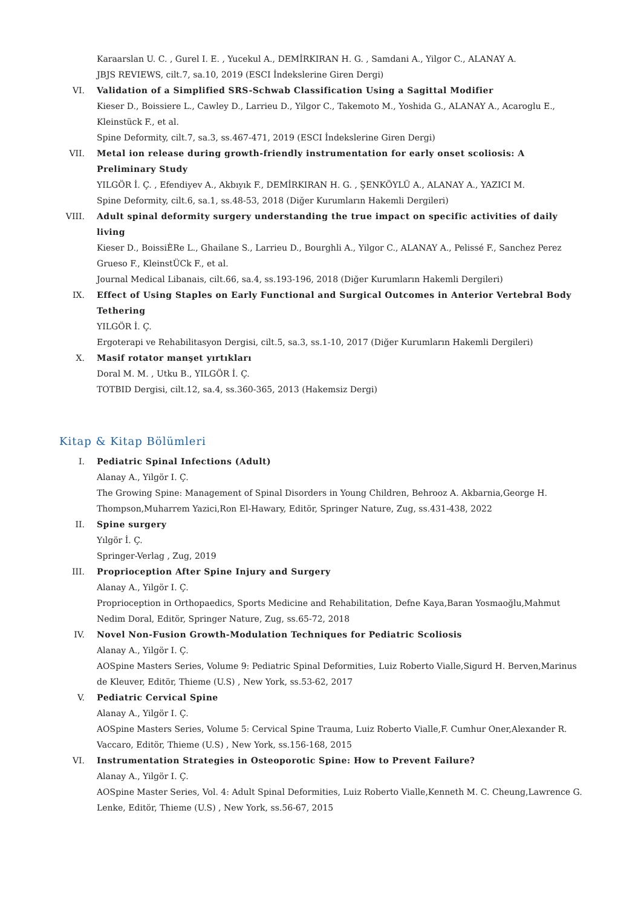Karaarslan U. C. , Gurel I. E. , Yucekul A., DEMİRKIRAN H. G. , Samdani A., Yilgor C., ALANAY A.
JBJS REVIEWS, cilt.7, sa.10, 2019 (ESCI İndekslerine Giren Dergi)
VI. Validation of a Simplified SRS-Schwab Classification Using a Sagittal Modifier
Kieser D., Boissiere L., Cawley D., Larrieu D., Yilgor C., Takemoto M., Yoshida G., ALANAY A., Acaroglu E., Kleinstück F., et al.
Spine Deformity, cilt.7, sa.3, ss.467-471, 2019 (ESCI İndekslerine Giren Dergi)
VII. Metal ion release during growth-friendly instrumentation for early onset scoliosis: A Preliminary Study
YILGÖR İ. Ç. , Efendiyev A., Akbıyık F., DEMİRKIRAN H. G. , ŞENKÖYLÜ A., ALANAY A., YAZICI M.
Spine Deformity, cilt.6, sa.1, ss.48-53, 2018 (Diğer Kurumların Hakemli Dergileri)
VIII.
Adult spinal deformity surgery understanding the true impact on specific activities of daily living
Kieser D., BoissiÈRe L., Ghailane S., Larrieu D., Bourghli A., Yilgor C., ALANAY A., Pelissé F., Sanchez Perez Grueso F., KleinstÜCk F., et al.
Journal Medical Libanais, cilt.66, sa.4, ss.193-196, 2018 (Diğer Kurumların Hakemli Dergileri)
IX. Effect of Using Staples on Early Functional and Surgical Outcomes in Anterior Vertebral Body Tethering
YILGÖR İ. Ç.
Ergoterapi ve Rehabilitasyon Dergisi, cilt.5, sa.3, ss.1-10, 2017 (Diğer Kurumların Hakemli Dergileri)
X. Masif rotator manşet yırtıkları
Doral M. M. , Utku B., YILGÖR İ. Ç.
TOTBID Dergisi, cilt.12, sa.4, ss.360-365, 2013 (Hakemsiz Dergi)
Kitap & Kitap Bölümleri
I. Pediatric Spinal Infections (Adult)
Alanay A., Yilgör I. Ç.
The Growing Spine: Management of Spinal Disorders in Young Children, Behrooz A. Akbarnia,George H. Thompson,Muharrem Yazici,Ron El-Hawary, Editör, Springer Nature, Zug, ss.431-438, 2022
II. Spine surgery
Yılgör İ. Ç.
Springer-Verlag , Zug, 2019
III. Proprioception After Spine Injury and Surgery
Alanay A., Yilgör I. Ç.
Proprioception in Orthopaedics, Sports Medicine and Rehabilitation, Defne Kaya,Baran Yosmaoğlu,Mahmut Nedim Doral, Editör, Springer Nature, Zug, ss.65-72, 2018
IV. Novel Non-Fusion Growth-Modulation Techniques for Pediatric Scoliosis
Alanay A., Yilgör I. Ç.
AOSpine Masters Series, Volume 9: Pediatric Spinal Deformities, Luiz Roberto Vialle,Sigurd H. Berven,Marinus de Kleuver, Editör, Thieme (U.S) , New York, ss.53-62, 2017
V. Pediatric Cervical Spine
Alanay A., Yilgör I. Ç.
AOSpine Masters Series, Volume 5: Cervical Spine Trauma, Luiz Roberto Vialle,F. Cumhur Oner,Alexander R. Vaccaro, Editör, Thieme (U.S) , New York, ss.156-168, 2015
VI. Instrumentation Strategies in Osteoporotic Spine: How to Prevent Failure?
Alanay A., Yilgör I. Ç.
AOSpine Master Series, Vol. 4: Adult Spinal Deformities, Luiz Roberto Vialle,Kenneth M. C. Cheung,Lawrence G. Lenke, Editör, Thieme (U.S) , New York, ss.56-67, 2015